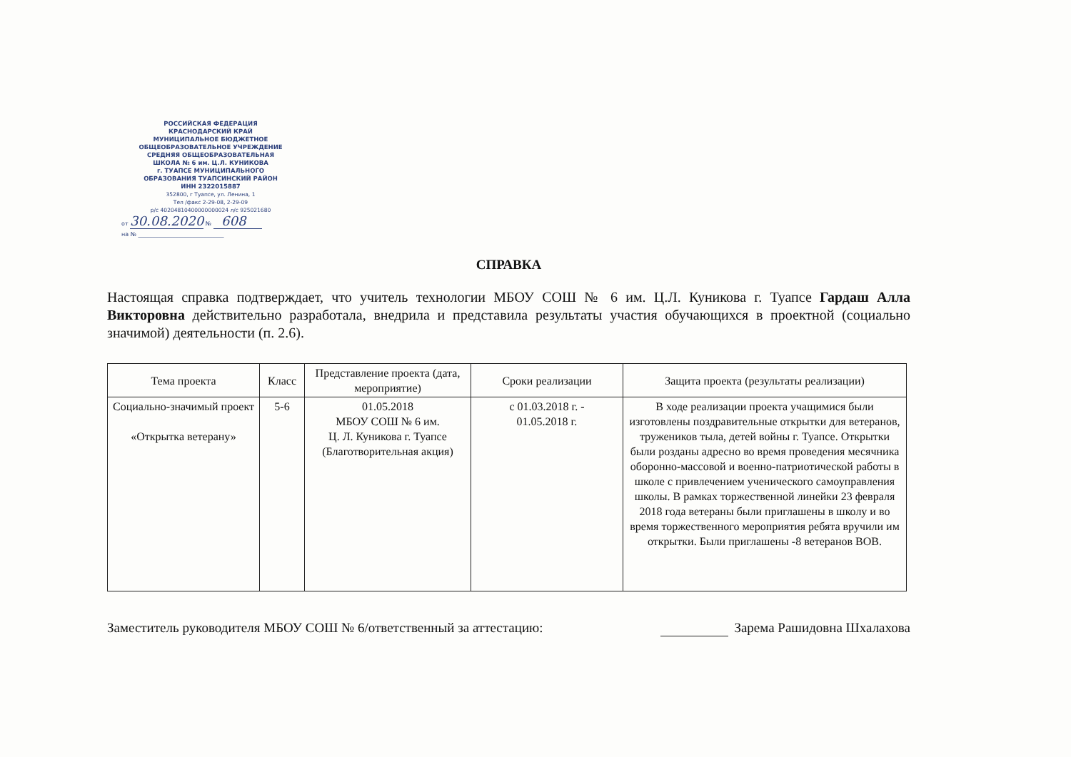РОССИЙСКАЯ ФЕДЕРАЦИЯ
КРАСНОДАРСКИЙ КРАЙ
МУНИЦИПАЛЬНОЕ БЮДЖЕТНОЕ
ОБЩЕОБРАЗОВАТЕЛЬНОЕ УЧРЕЖДЕНИЕ
СРЕДНЯЯ ОБЩЕОБРАЗОВАТЕЛЬНАЯ
ШКОЛА № 6 им. Ц.Л. КУНИКОВА
г. ТУАПСЕ МУНИЦИПАЛЬНОГО
ОБРАЗОВАНИЯ ТУАПСИНСКИЙ РАЙОН
ИНН 2322015887
352800, г Туапсе, ул. Ленина, 1
Тел /факс 2-29-08, 2-29-09
р/с 40204810400000000024 л/с 925021680
от 30.08.2020 № 608
на № ______________________________
СПРАВКА
Настоящая справка подтверждает, что учитель технологии МБОУ СОШ № 6 им. Ц.Л. Куникова г. Туапсе Гардаш Алла Викторовна действительно разработала, внедрила и представила результаты участия обучающихся в проектной (социально значимой) деятельности (п. 2.6).
| Тема проекта | Класс | Представление проекта (дата, мероприятие) | Сроки реализации | Защита проекта (результаты реализации) |
| --- | --- | --- | --- | --- |
| Социально-значимый проект «Открытка ветерану» | 5-6 | 01.05.2018 МБОУ СОШ № 6 им. Ц. Л. Куникова г. Туапсе (Благотворительная акция) | с 01.03.2018 г. - 01.05.2018 г. | В ходе реализации проекта учащимися были изготовлены поздравительные открытки для ветеранов, тружеников тыла, детей войны г. Туапсе. Открытки были розданы адресно во время проведения месячника оборонно-массовой и военно-патриотической работы в школе с привлечением ученического самоуправления школы. В рамках торжественной линейки 23 февраля 2018 года ветераны были приглашены в школу и во время торжественного мероприятия ребята вручили им открытки. Были приглашены -8 ветеранов ВОВ. |
Заместитель руководителя МБОУ СОШ № 6/ответственный за аттестацию: Зарема Рашидовна Шхалахова